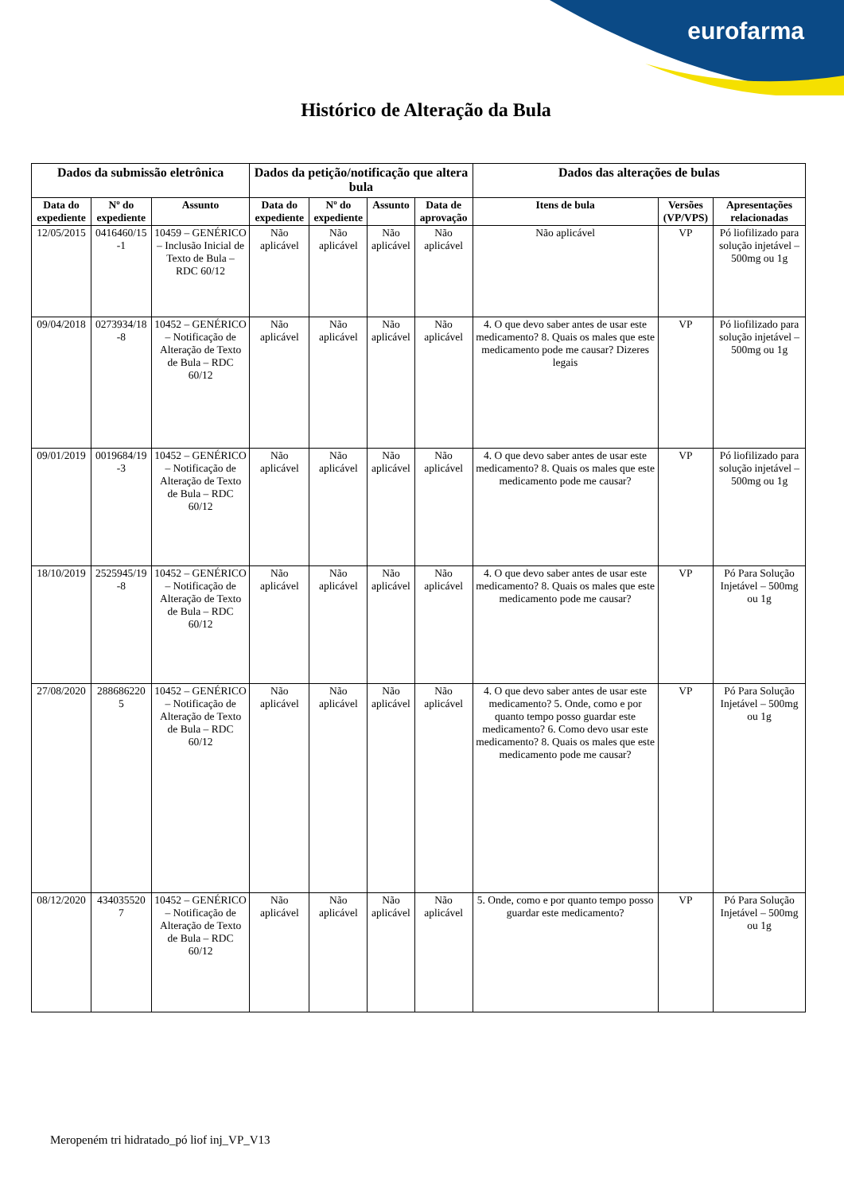eurofarma
Histórico de Alteração da Bula
| Dados da submissão eletrônica | | | Dados da petição/notificação que altera bula | | | | Dados das alterações de bulas | | |
| --- | --- | --- | --- | --- | --- | --- | --- | --- | --- |
| Data do expediente | Nº do expediente | Assunto | Data do expediente | Nº do expediente | Assunto | Data de aprovação | Itens de bula | Versões (VP/VPS) | Apresentações relacionadas |
| 12/05/2015 | 0416460/15 -1 | 10459 – GENÉRICO – Inclusão Inicial de Texto de Bula – RDC 60/12 | Não aplicável | Não aplicável | Não aplicável | Não aplicável | Não aplicável | VP | Pó liofilizado para solução injetável – 500mg ou 1g |
| 09/04/2018 | 0273934/18 -8 | 10452 – GENÉRICO – Notificação de Alteração de Texto de Bula – RDC 60/12 | Não aplicável | Não aplicável | Não aplicável | Não aplicável | 4. O que devo saber antes de usar este medicamento? 8. Quais os males que este medicamento pode me causar? Dizeres legais | VP | Pó liofilizado para solução injetável – 500mg ou 1g |
| 09/01/2019 | 0019684/19 -3 | 10452 – GENÉRICO – Notificação de Alteração de Texto de Bula – RDC 60/12 | Não aplicável | Não aplicável | Não aplicável | Não aplicável | 4. O que devo saber antes de usar este medicamento? 8. Quais os males que este medicamento pode me causar? | VP | Pó liofilizado para solução injetável – 500mg ou 1g |
| 18/10/2019 | 2525945/19 -8 | 10452 – GENÉRICO – Notificação de Alteração de Texto de Bula – RDC 60/12 | Não aplicável | Não aplicável | Não aplicável | Não aplicável | 4. O que devo saber antes de usar este medicamento? 8. Quais os males que este medicamento pode me causar? | VP | Pó Para Solução Injetável – 500mg ou 1g |
| 27/08/2020 | 288686220 5 | 10452 – GENÉRICO – Notificação de Alteração de Texto de Bula – RDC 60/12 | Não aplicável | Não aplicável | Não aplicável | Não aplicável | 4. O que devo saber antes de usar este medicamento? 5. Onde, como e por quanto tempo posso guardar este medicamento? 6. Como devo usar este medicamento? 8. Quais os males que este medicamento pode me causar? | VP | Pó Para Solução Injetável – 500mg ou 1g |
| 08/12/2020 | 434035520 7 | 10452 – GENÉRICO – Notificação de Alteração de Texto de Bula – RDC 60/12 | Não aplicável | Não aplicável | Não aplicável | Não aplicável | 5. Onde, como e por quanto tempo posso guardar este medicamento? | VP | Pó Para Solução Injetável – 500mg ou 1g |
Meropeném tri hidratado_pó liof inj_VP_V13